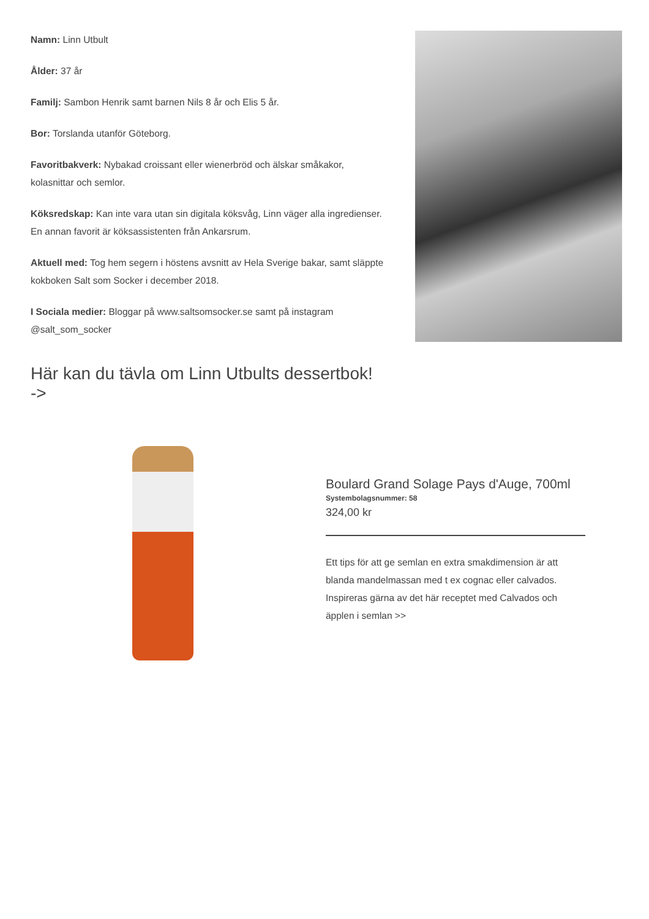Namn: Linn Utbult
Ålder: 37 år
Familj: Sambon Henrik samt barnen Nils 8 år och Elis 5 år.
Bor: Torslanda utanför Göteborg.
Favoritbakverk: Nybakad croissant eller wienerbröd och älskar småkakor, kolasnittar och semlor.
Köksredskap: Kan inte vara utan sin digitala köksvåg, Linn väger alla ingredienser. En annan favorit är köksassistenten från Ankarsrum.
Aktuell med: Tog hem segern i höstens avsnitt av Hela Sverige bakar, samt släppte kokboken Salt som Socker i december 2018.
I Sociala medier: Bloggar på www.saltsomsocker.se samt på instagram @salt_som_socker
Här kan du tävla om Linn Utbults dessertbok!
->
Boulard Grand Solage Pays d'Auge, 700ml
Systembolagsnummer: 58
324,00 kr
Ett tips för att ge semlan en extra smakdimension är att blanda mandelmassan med t ex cognac eller calvados. Inspireras gärna av det här receptet med Calvados och äpplen i semlan >>